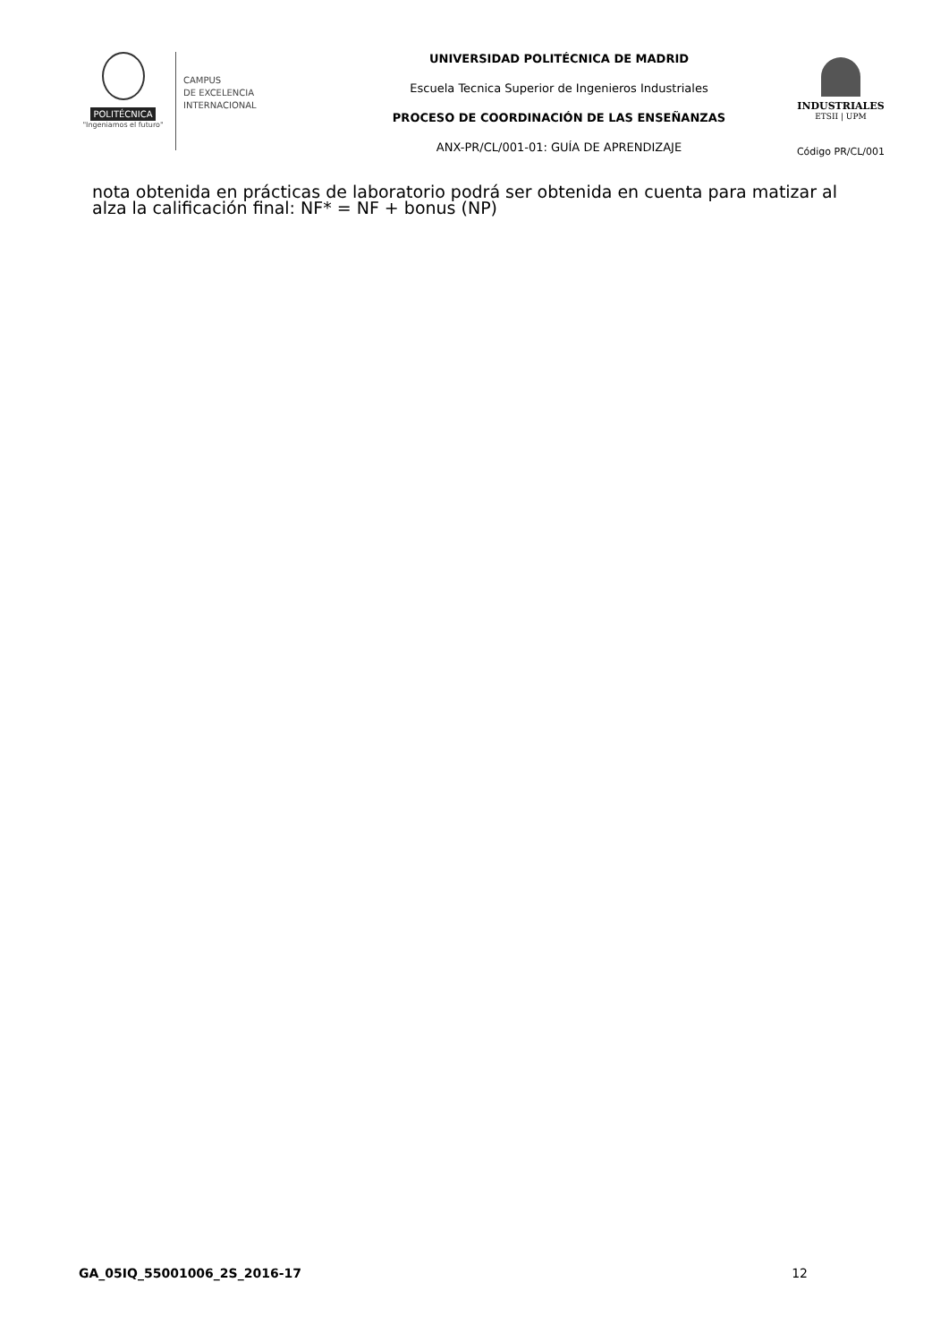POLITÉCNICA
"Ingeniamos el futuro"
CAMPUS
DE EXCELENCIA
INTERNACIONAL
UNIVERSIDAD POLITÉCNICA DE MADRID
Escuela Tecnica Superior de Ingenieros Industriales
PROCESO DE COORDINACIÓN DE LAS ENSEÑANZAS
ANX-PR/CL/001-01: GUÍA DE APRENDIZAJE
INDUSTRIALES
ETSII | UPM
Código PR/CL/001
nota obtenida en prácticas de laboratorio podrá ser obtenida en cuenta para matizar al alza la calificación final: NF* = NF + bonus (NP)
GA_05IQ_55001006_2S_2016-17 12